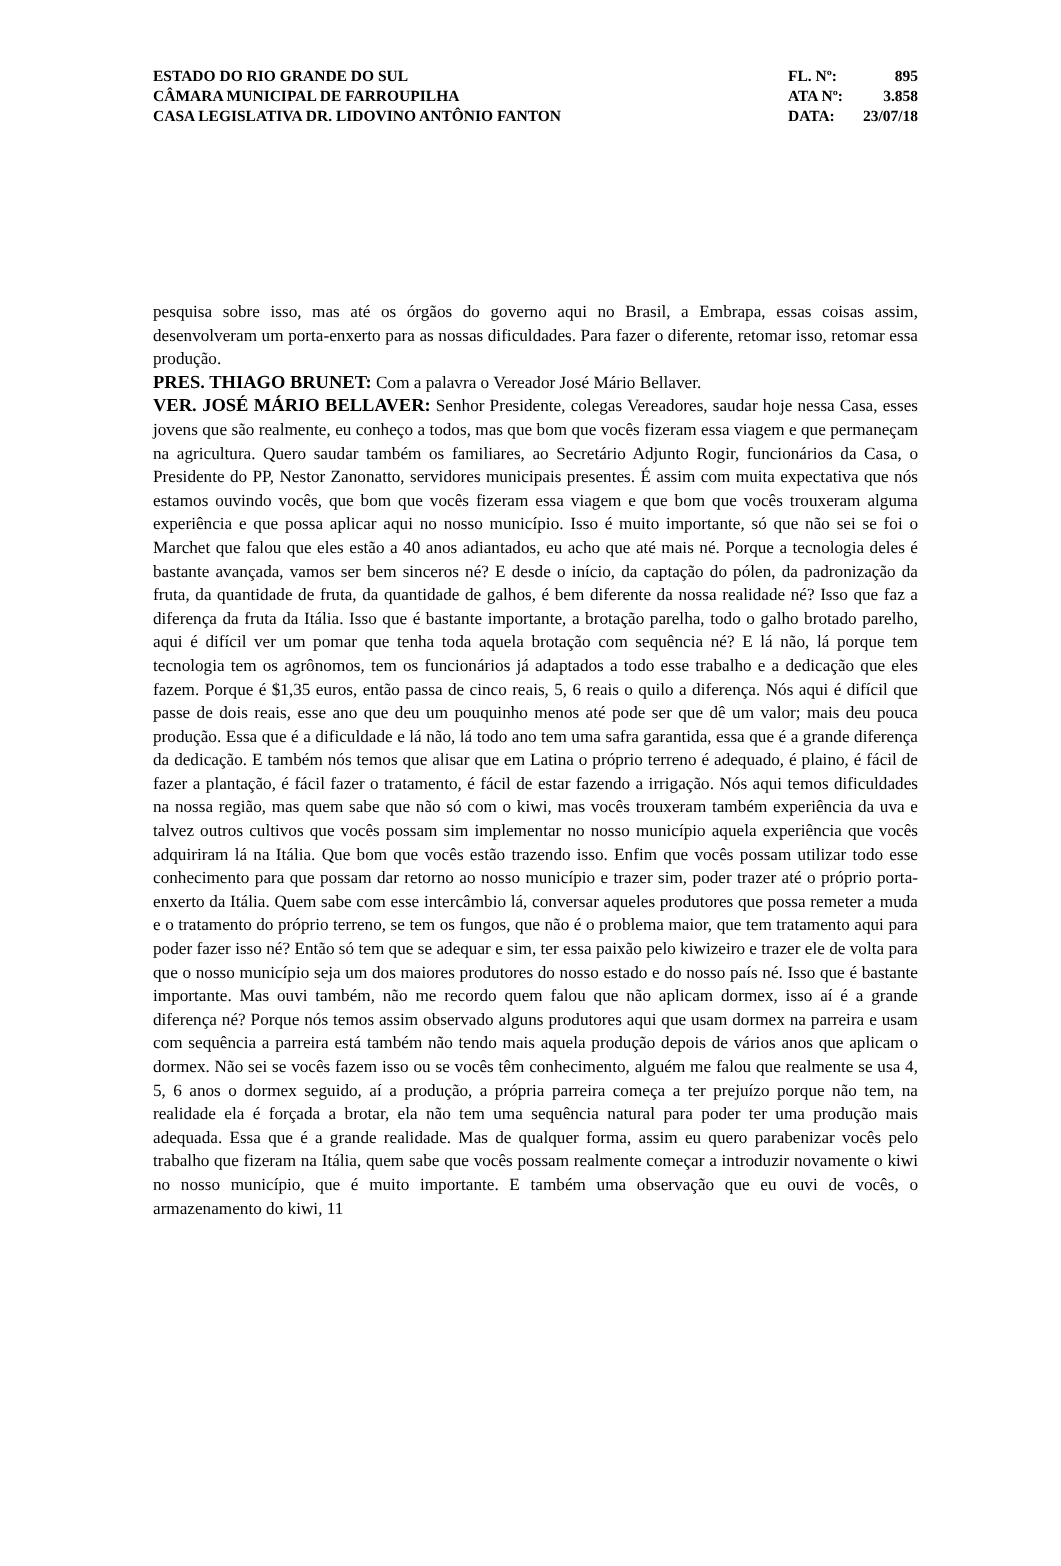| ESTADO DO RIO GRANDE DO SUL | FL. Nº: | 895 |
| CÂMARA MUNICIPAL DE FARROUPILHA | ATA Nº: | 3.858 |
| CASA LEGISLATIVA DR. LIDOVINO ANTÔNIO FANTON | DATA: | 23/07/18 |
pesquisa sobre isso, mas até os órgãos do governo aqui no Brasil, a Embrapa, essas coisas assim, desenvolveram um porta-enxerto para as nossas dificuldades. Para fazer o diferente, retomar isso, retomar essa produção.
PRES. THIAGO BRUNET: Com a palavra o Vereador José Mário Bellaver.
VER. JOSÉ MÁRIO BELLAVER: Senhor Presidente, colegas Vereadores, saudar hoje nessa Casa, esses jovens que são realmente, eu conheço a todos, mas que bom que vocês fizeram essa viagem e que permaneçam na agricultura. Quero saudar também os familiares, ao Secretário Adjunto Rogir, funcionários da Casa, o Presidente do PP, Nestor Zanonatto, servidores municipais presentes. É assim com muita expectativa que nós estamos ouvindo vocês, que bom que vocês fizeram essa viagem e que bom que vocês trouxeram alguma experiência e que possa aplicar aqui no nosso município. Isso é muito importante, só que não sei se foi o Marchet que falou que eles estão a 40 anos adiantados, eu acho que até mais né. Porque a tecnologia deles é bastante avançada, vamos ser bem sinceros né? E desde o início, da captação do pólen, da padronização da fruta, da quantidade de fruta, da quantidade de galhos, é bem diferente da nossa realidade né? Isso que faz a diferença da fruta da Itália. Isso que é bastante importante, a brotação parelha, todo o galho brotado parelho, aqui é difícil ver um pomar que tenha toda aquela brotação com sequência né? E lá não, lá porque tem tecnologia tem os agrônomos, tem os funcionários já adaptados a todo esse trabalho e a dedicação que eles fazem. Porque é $1,35 euros, então passa de cinco reais, 5, 6 reais o quilo a diferença. Nós aqui é difícil que passe de dois reais, esse ano que deu um pouquinho menos até pode ser que dê um valor; mais deu pouca produção. Essa que é a dificuldade e lá não, lá todo ano tem uma safra garantida, essa que é a grande diferença da dedicação. E também nós temos que alisar que em Latina o próprio terreno é adequado, é plaino, é fácil de fazer a plantação, é fácil fazer o tratamento, é fácil de estar fazendo a irrigação. Nós aqui temos dificuldades na nossa região, mas quem sabe que não só com o kiwi, mas vocês trouxeram também experiência da uva e talvez outros cultivos que vocês possam sim implementar no nosso município aquela experiência que vocês adquiriram lá na Itália. Que bom que vocês estão trazendo isso. Enfim que vocês possam utilizar todo esse conhecimento para que possam dar retorno ao nosso município e trazer sim, poder trazer até o próprio porta-enxerto da Itália. Quem sabe com esse intercâmbio lá, conversar aqueles produtores que possa remeter a muda e o tratamento do próprio terreno, se tem os fungos, que não é o problema maior, que tem tratamento aqui para poder fazer isso né? Então só tem que se adequar e sim, ter essa paixão pelo kiwizeiro e trazer ele de volta para que o nosso município seja um dos maiores produtores do nosso estado e do nosso país né. Isso que é bastante importante. Mas ouvi também, não me recordo quem falou que não aplicam dormex, isso aí é a grande diferença né? Porque nós temos assim observado alguns produtores aqui que usam dormex na parreira e usam com sequência a parreira está também não tendo mais aquela produção depois de vários anos que aplicam o dormex. Não sei se vocês fazem isso ou se vocês têm conhecimento, alguém me falou que realmente se usa 4, 5, 6 anos o dormex seguido, aí a produção, a própria parreira começa a ter prejuízo porque não tem, na realidade ela é forçada a brotar, ela não tem uma sequência natural para poder ter uma produção mais adequada. Essa que é a grande realidade. Mas de qualquer forma, assim eu quero parabenizar vocês pelo trabalho que fizeram na Itália, quem sabe que vocês possam realmente começar a introduzir novamente o kiwi no nosso município, que é muito importante. E também uma observação que eu ouvi de vocês, o armazenamento do kiwi, 11